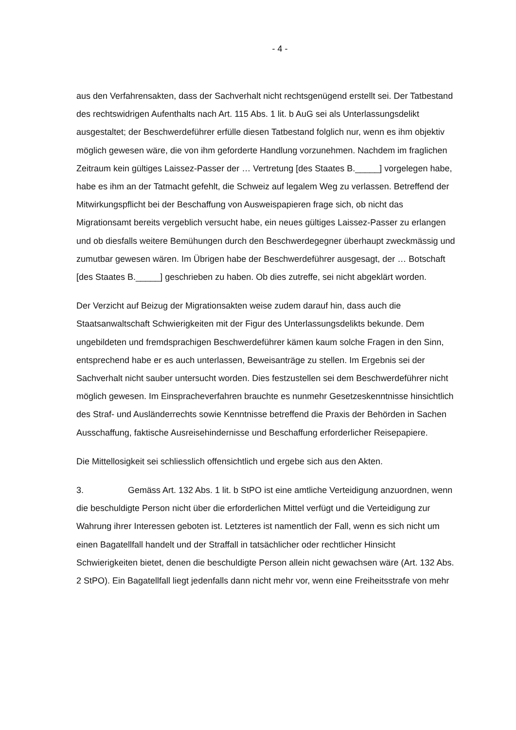- 4 -
aus den Verfahrensakten, dass der Sachverhalt nicht rechtsgenügend erstellt sei. Der Tatbestand des rechtswidrigen Aufenthalts nach Art. 115 Abs. 1 lit. b AuG sei als Unterlassungsdelikt ausgestaltet; der Beschwerdeführer erfülle diesen Tatbestand folglich nur, wenn es ihm objektiv möglich gewesen wäre, die von ihm geforderte Handlung vorzunehmen. Nachdem im fraglichen Zeitraum kein gültiges Laissez-Passer der … Vertretung [des Staates B._____] vorgelegen habe, habe es ihm an der Tatmacht gefehlt, die Schweiz auf legalem Weg zu verlassen. Betreffend der Mitwirkungspflicht bei der Beschaffung von Ausweispapieren frage sich, ob nicht das Migrationsamt bereits vergeblich versucht habe, ein neues gültiges Laissez-Passer zu erlangen und ob diesfalls weitere Bemühungen durch den Beschwerdegegner überhaupt zweckmässig und zumutbar gewesen wären. Im Übrigen habe der Beschwerdeführer ausgesagt, der … Botschaft [des Staates B._____] geschrieben zu haben. Ob dies zutreffe, sei nicht abgeklärt worden.
Der Verzicht auf Beizug der Migrationsakten weise zudem darauf hin, dass auch die Staatsanwaltschaft Schwierigkeiten mit der Figur des Unterlassungsdelikts bekunde. Dem ungebildeten und fremdsprachigen Beschwerdeführer kämen kaum solche Fragen in den Sinn, entsprechend habe er es auch unterlassen, Beweisanträge zu stellen. Im Ergebnis sei der Sachverhalt nicht sauber untersucht worden. Dies festzustellen sei dem Beschwerdeführer nicht möglich gewesen. Im Einspracheverfahren brauchte es nunmehr Gesetzeskenntnisse hinsichtlich des Straf- und Ausländerrechts sowie Kenntnisse betreffend die Praxis der Behörden in Sachen Ausschaffung, faktische Ausreisehindernisse und Beschaffung erforderlicher Reisepapiere.
Die Mittellosigkeit sei schliesslich offensichtlich und ergebe sich aus den Akten.
3. Gemäss Art. 132 Abs. 1 lit. b StPO ist eine amtliche Verteidigung anzuordnen, wenn die beschuldigte Person nicht über die erforderlichen Mittel verfügt und die Verteidigung zur Wahrung ihrer Interessen geboten ist. Letzteres ist namentlich der Fall, wenn es sich nicht um einen Bagatellfall handelt und der Straffall in tatsächlicher oder rechtlicher Hinsicht Schwierigkeiten bietet, denen die beschuldigte Person allein nicht gewachsen wäre (Art. 132 Abs. 2 StPO). Ein Bagatellfall liegt jedenfalls dann nicht mehr vor, wenn eine Freiheitsstrafe von mehr